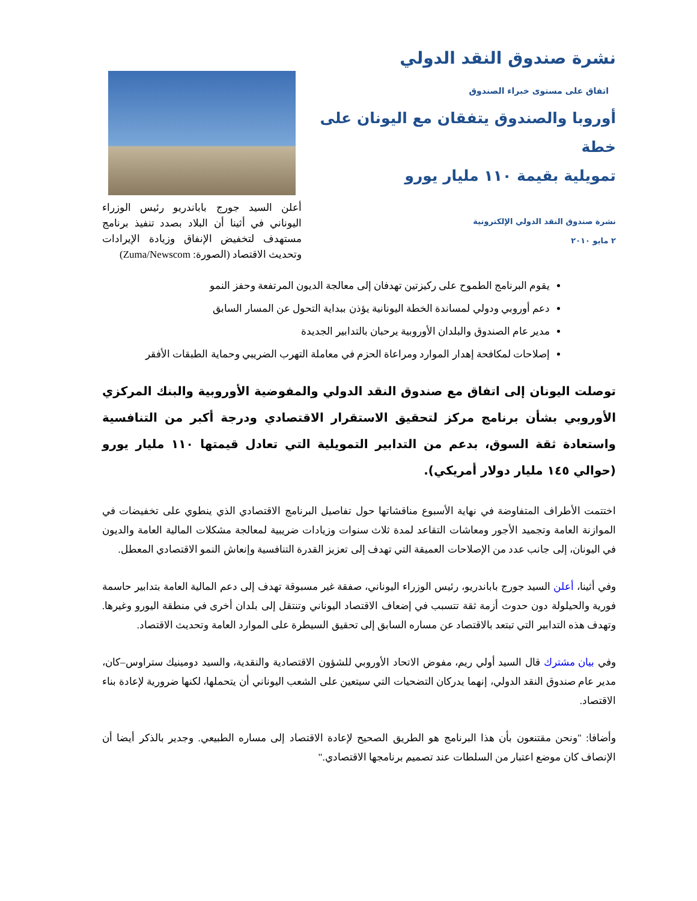نشرة صندوق النقد الدولي
اتفاق على مستوى خبراء الصندوق
أوروبا والصندوق يتفقان مع اليونان على خطة
تمويلية بقيمة ١١٠ مليار يورو
نشرة صندوق النقد الدولي الإلكترونية
٢ مايو ٢٠١٠
أعلن السيد جورج باباندريو رئيس الوزراء اليوناني في أثينا أن البلاد بصدد تنفيذ برنامج مستهدف لتخفيض الإنفاق وزيادة الإيرادات وتحديث الاقتصاد (الصورة: Zuma/Newscom)
يقوم البرنامج الطموح على ركيزتين تهدفان إلى معالجة الديون المرتفعة وحفز النمو
دعم أوروبي ودولي لمساندة الخطة اليونانية يؤذن ببداية التحول عن المسار السابق
مدير عام الصندوق والبلدان الأوروبية يرحبان بالتدابير الجديدة
إصلاحات لمكافحة إهدار الموارد ومراعاة الحزم في معاملة التهرب الضريبي وحماية الطبقات الأفقر
توصلت اليونان إلى اتفاق مع صندوق النقد الدولي والمفوضية الأوروبية والبنك المركزي الأوروبي بشأن برنامج مركز لتحقيق الاستقرار الاقتصادي ودرجة أكبر من التنافسية واستعادة ثقة السوق، بدعم من التدابير التمويلية التي تعادل قيمتها ١١٠ مليار يورو (حوالي ١٤٥ مليار دولار أمريكي).
اختتمت الأطراف المتفاوضة في نهاية الأسبوع مناقشاتها حول تفاصيل البرنامج الاقتصادي الذي ينطوي على تخفيضات في الموازنة العامة وتجميد الأجور ومعاشات التقاعد لمدة ثلاث سنوات وزيادات ضريبية لمعالجة مشكلات المالية العامة والديون في اليونان، إلى جانب عدد من الإصلاحات العميقة التي تهدف إلى تعزيز القدرة التنافسية وإنعاش النمو الاقتصادي المعطل.
وفي أثينا، أعلن السيد جورج باباندريو، رئيس الوزراء اليوناني، صفقة غير مسبوقة تهدف إلى دعم المالية العامة بتدابير حاسمة فورية والحيلولة دون حدوث أزمة ثقة تتسبب في إضعاف الاقتصاد اليوناني وتنتقل إلى بلدان أخرى في منطقة اليورو وغيرها. وتهدف هذه التدابير التي تبتعد بالاقتصاد عن مساره السابق إلى تحقيق السيطرة على الموارد العامة وتحديث الاقتصاد.
وفي بيان مشترك قال السيد أولي ريم، مفوض الاتحاد الأوروبي للشؤون الاقتصادية والنقدية، والسيد دومينيك ستراوس–كان، مدير عام صندوق النقد الدولي، إنهما يدركان التضحيات التي سيتعين على الشعب اليوناني أن يتحملها، لكنها ضرورية لإعادة بناء الاقتصاد.
وأضافا: "ونحن مقتنعون بأن هذا البرنامج هو الطريق الصحيح لإعادة الاقتصاد إلى مساره الطبيعي. وجدير بالذكر أيضا أن الإنصاف كان موضع اعتبار من السلطات عند تصميم برنامجها الاقتصادي."